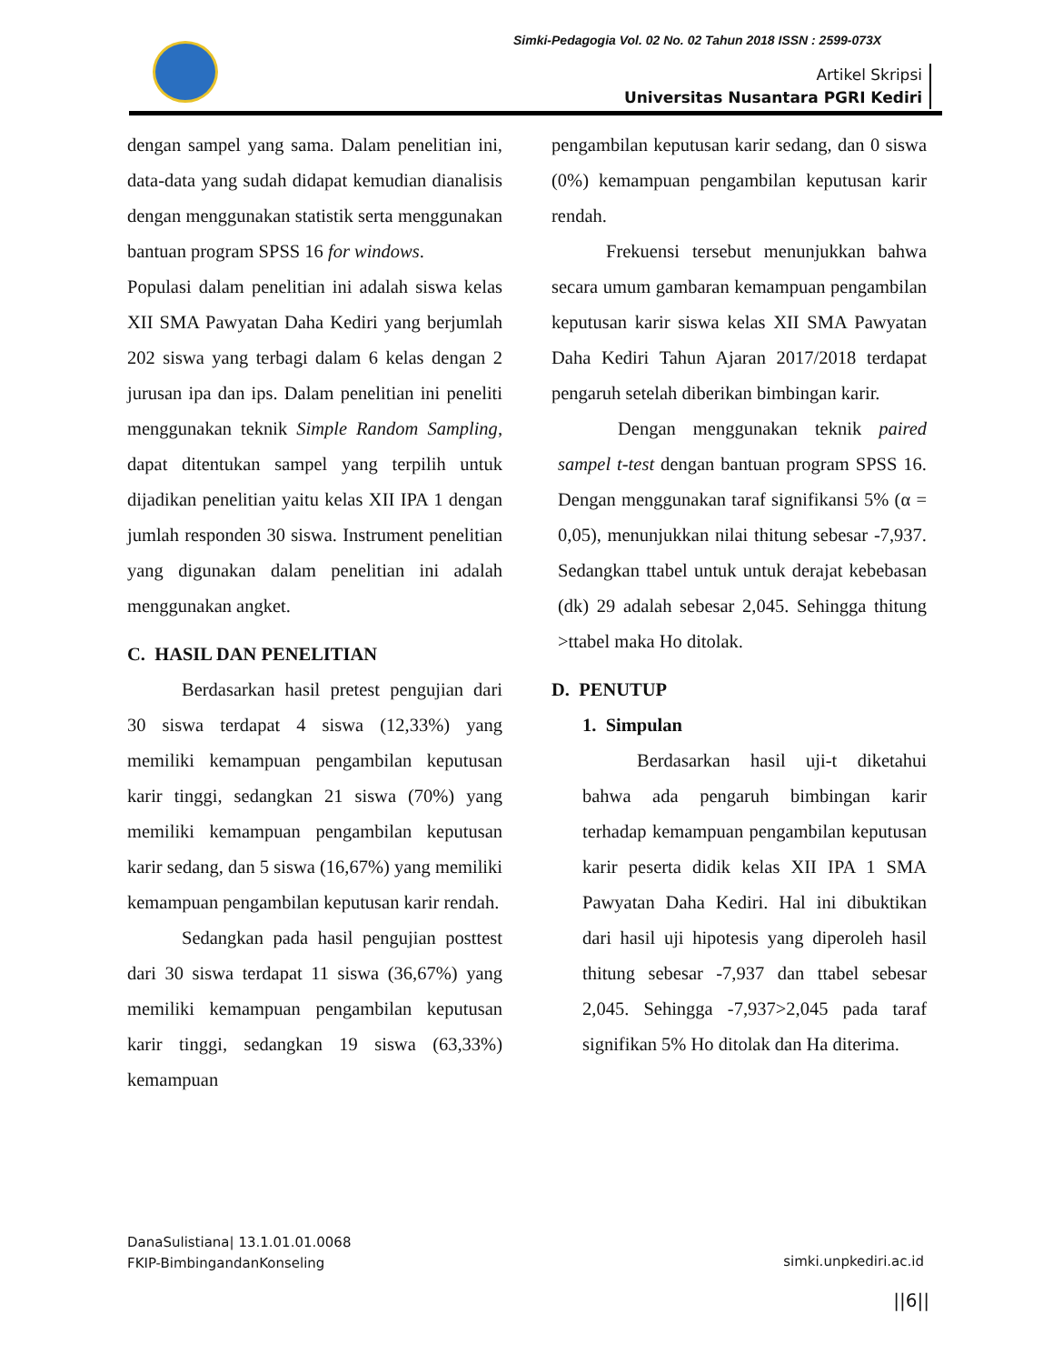Simki-Pedagogia Vol. 02 No. 02 Tahun 2018 ISSN : 2599-073X
Artikel Skripsi
Universitas Nusantara PGRI Kediri
dengan sampel yang sama. Dalam penelitian ini, data-data yang sudah didapat kemudian dianalisis dengan menggunakan statistik serta menggunakan bantuan program SPSS 16 for windows.
Populasi dalam penelitian ini adalah siswa kelas XII SMA Pawyatan Daha Kediri yang berjumlah 202 siswa yang terbagi dalam 6 kelas dengan 2 jurusan ipa dan ips. Dalam penelitian ini peneliti menggunakan teknik Simple Random Sampling, dapat ditentukan sampel yang terpilih untuk dijadikan penelitian yaitu kelas XII IPA 1 dengan jumlah responden 30 siswa. Instrument penelitian yang digunakan dalam penelitian ini adalah menggunakan angket.
C. HASIL DAN PENELITIAN
Berdasarkan hasil pretest pengujian dari 30 siswa terdapat 4 siswa (12,33%) yang memiliki kemampuan pengambilan keputusan karir tinggi, sedangkan 21 siswa (70%) yang memiliki kemampuan pengambilan keputusan karir sedang, dan 5 siswa (16,67%) yang memiliki kemampuan pengambilan keputusan karir rendah.
Sedangkan pada hasil pengujian posttest dari 30 siswa terdapat 11 siswa (36,67%) yang memiliki kemampuan pengambilan keputusan karir tinggi, sedangkan 19 siswa (63,33%) kemampuan
pengambilan keputusan karir sedang, dan 0 siswa (0%) kemampuan pengambilan keputusan karir rendah.
Frekuensi tersebut menunjukkan bahwa secara umum gambaran kemampuan pengambilan keputusan karir siswa kelas XII SMA Pawyatan Daha Kediri Tahun Ajaran 2017/2018 terdapat pengaruh setelah diberikan bimbingan karir.
Dengan menggunakan teknik paired sampel t-test dengan bantuan program SPSS 16. Dengan menggunakan taraf signifikansi 5% (α = 0,05), menunjukkan nilai thitung sebesar -7,937. Sedangkan ttabel untuk untuk derajat kebebasan (dk) 29 adalah sebesar 2,045. Sehingga thitung >ttabel maka Ho ditolak.
D. PENUTUP
1. Simpulan
Berdasarkan hasil uji-t diketahui bahwa ada pengaruh bimbingan karir terhadap kemampuan pengambilan keputusan karir peserta didik kelas XII IPA 1 SMA Pawyatan Daha Kediri. Hal ini dibuktikan dari hasil uji hipotesis yang diperoleh hasil thitung sebesar -7,937 dan ttabel sebesar 2,045. Sehingga -7,937>2,045 pada taraf signifikan 5% Ho ditolak dan Ha diterima.
DanaSulistiana| 13.1.01.01.0068
FKIP-BimbingandanKonseling
simki.unpkediri.ac.id
||6||